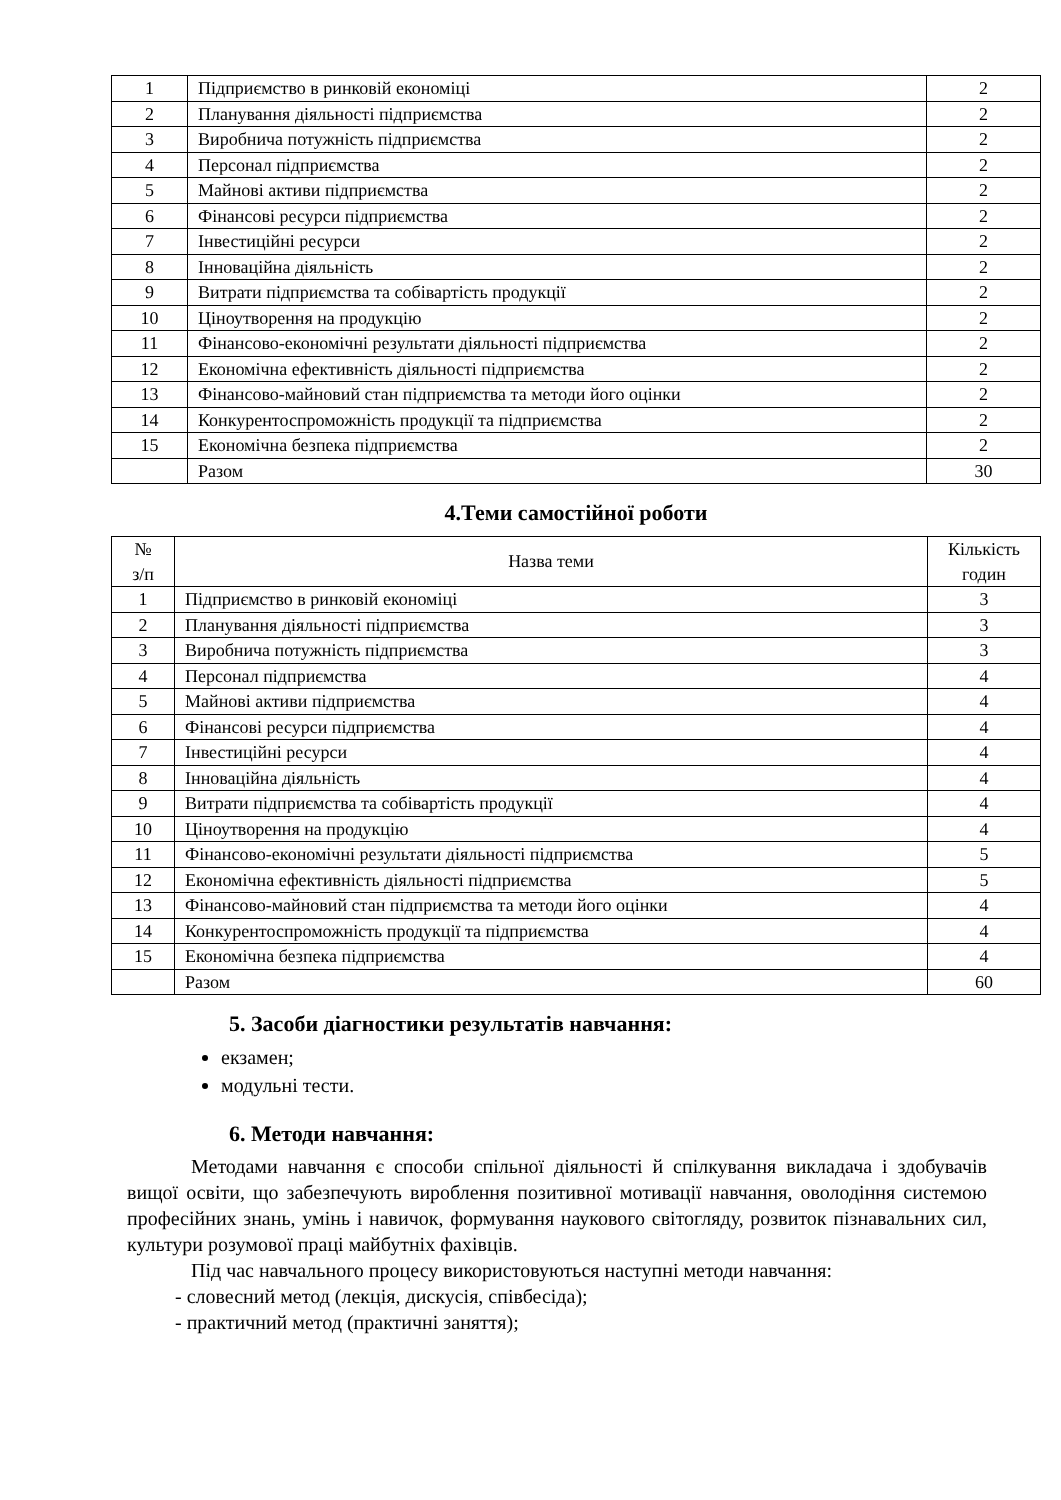| 1 | Підприємство в ринковій економіці | 2 |
| 2 | Планування діяльності підприємства | 2 |
| 3 | Виробнича потужність підприємства | 2 |
| 4 | Персонал підприємства | 2 |
| 5 | Майнові активи підприємства | 2 |
| 6 | Фінансові ресурси підприємства | 2 |
| 7 | Інвестиційні ресурси | 2 |
| 8 | Інноваційна діяльність | 2 |
| 9 | Витрати підприємства та собівартість продукції | 2 |
| 10 | Ціноутворення на продукцію | 2 |
| 11 | Фінансово-економічні результати діяльності підприємства | 2 |
| 12 | Економічна ефективність діяльності підприємства | 2 |
| 13 | Фінансово-майновий стан підприємства та методи його оцінки | 2 |
| 14 | Конкурентоспроможність продукції та підприємства | 2 |
| 15 | Економічна безпека підприємства | 2 |
| | Разом | 30 |
4.Теми самостійної роботи
| № з/п | Назва теми | Кількість годин |
| --- | --- | --- |
| 1 | Підприємство в ринковій економіці | 3 |
| 2 | Планування діяльності підприємства | 3 |
| 3 | Виробнича потужність підприємства | 3 |
| 4 | Персонал підприємства | 4 |
| 5 | Майнові активи підприємства | 4 |
| 6 | Фінансові ресурси підприємства | 4 |
| 7 | Інвестиційні ресурси | 4 |
| 8 | Інноваційна діяльність | 4 |
| 9 | Витрати підприємства та собівартість продукції | 4 |
| 10 | Ціноутворення на продукцію | 4 |
| 11 | Фінансово-економічні результати діяльності підприємства | 5 |
| 12 | Економічна ефективність діяльності підприємства | 5 |
| 13 | Фінансово-майновий стан підприємства та методи його оцінки | 4 |
| 14 | Конкурентоспроможність продукції та підприємства | 4 |
| 15 | Економічна безпека підприємства | 4 |
| | Разом | 60 |
5. Засоби діагностики результатів навчання:
екзамен;
модульні тести.
6. Методи навчання:
Методами навчання є способи спільної діяльності й спілкування викладача і здобувачів вищої освіти, що забезпечують вироблення позитивної мотивації навчання, оволодіння системою професійних знань, умінь і навичок, формування наукового світогляду, розвиток пізнавальних сил, культури розумової праці майбутніх фахівців.
Під час навчального процесу використовуються наступні методи навчання:
- словесний метод (лекція, дискусія, співбесіда);
- практичний метод (практичні заняття);